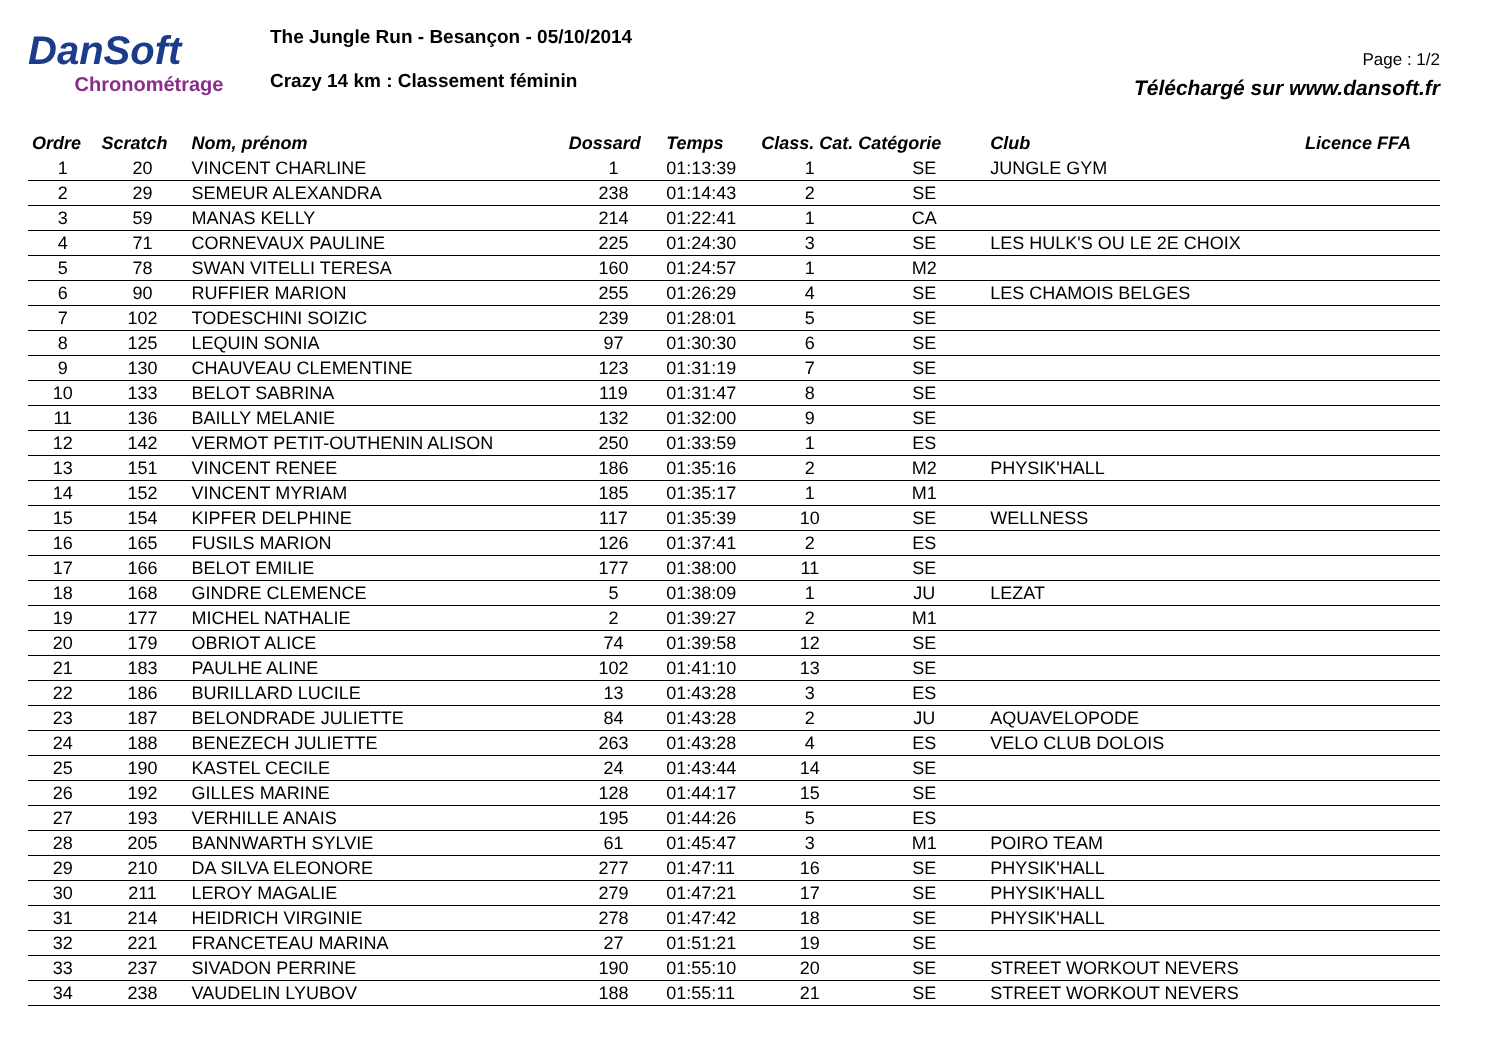DanSoft
Chronométrage
The Jungle Run - Besançon - 05/10/2014
Crazy 14 km : Classement féminin
Page : 1/2
Téléchargé sur www.dansoft.fr
| Ordre | Scratch | Nom, prénom | Dossard | Temps | Class. Cat. Catégorie | | Club | Licence FFA |
| --- | --- | --- | --- | --- | --- | --- | --- | --- |
| 1 | 20 | VINCENT CHARLINE | 1 | 01:13:39 | 1 | SE | JUNGLE GYM | |
| 2 | 29 | SEMEUR ALEXANDRA | 238 | 01:14:43 | 2 | SE | | |
| 3 | 59 | MANAS KELLY | 214 | 01:22:41 | 1 | CA | | |
| 4 | 71 | CORNEVAUX PAULINE | 225 | 01:24:30 | 3 | SE | LES HULK'S OU LE 2E CHOIX | |
| 5 | 78 | SWAN VITELLI TERESA | 160 | 01:24:57 | 1 | M2 | | |
| 6 | 90 | RUFFIER MARION | 255 | 01:26:29 | 4 | SE | LES CHAMOIS BELGES | |
| 7 | 102 | TODESCHINI SOIZIC | 239 | 01:28:01 | 5 | SE | | |
| 8 | 125 | LEQUIN SONIA | 97 | 01:30:30 | 6 | SE | | |
| 9 | 130 | CHAUVEAU CLEMENTINE | 123 | 01:31:19 | 7 | SE | | |
| 10 | 133 | BELOT SABRINA | 119 | 01:31:47 | 8 | SE | | |
| 11 | 136 | BAILLY MELANIE | 132 | 01:32:00 | 9 | SE | | |
| 12 | 142 | VERMOT PETIT-OUTHENIN ALISON | 250 | 01:33:59 | 1 | ES | | |
| 13 | 151 | VINCENT RENEE | 186 | 01:35:16 | 2 | M2 | PHYSIK'HALL | |
| 14 | 152 | VINCENT MYRIAM | 185 | 01:35:17 | 1 | M1 | | |
| 15 | 154 | KIPFER DELPHINE | 117 | 01:35:39 | 10 | SE | WELLNESS | |
| 16 | 165 | FUSILS MARION | 126 | 01:37:41 | 2 | ES | | |
| 17 | 166 | BELOT EMILIE | 177 | 01:38:00 | 11 | SE | | |
| 18 | 168 | GINDRE CLEMENCE | 5 | 01:38:09 | 1 | JU | LEZAT | |
| 19 | 177 | MICHEL NATHALIE | 2 | 01:39:27 | 2 | M1 | | |
| 20 | 179 | OBRIOT ALICE | 74 | 01:39:58 | 12 | SE | | |
| 21 | 183 | PAULHE ALINE | 102 | 01:41:10 | 13 | SE | | |
| 22 | 186 | BURILLARD LUCILE | 13 | 01:43:28 | 3 | ES | | |
| 23 | 187 | BELONDRADE JULIETTE | 84 | 01:43:28 | 2 | JU | AQUAVELOPODE | |
| 24 | 188 | BENEZECH JULIETTE | 263 | 01:43:28 | 4 | ES | VELO CLUB DOLOIS | |
| 25 | 190 | KASTEL CECILE | 24 | 01:43:44 | 14 | SE | | |
| 26 | 192 | GILLES MARINE | 128 | 01:44:17 | 15 | SE | | |
| 27 | 193 | VERHILLE ANAIS | 195 | 01:44:26 | 5 | ES | | |
| 28 | 205 | BANNWARTH SYLVIE | 61 | 01:45:47 | 3 | M1 | POIRO TEAM | |
| 29 | 210 | DA SILVA ELEONORE | 277 | 01:47:11 | 16 | SE | PHYSIK'HALL | |
| 30 | 211 | LEROY MAGALIE | 279 | 01:47:21 | 17 | SE | PHYSIK'HALL | |
| 31 | 214 | HEIDRICH VIRGINIE | 278 | 01:47:42 | 18 | SE | PHYSIK'HALL | |
| 32 | 221 | FRANCETEAU MARINA | 27 | 01:51:21 | 19 | SE | | |
| 33 | 237 | SIVADON PERRINE | 190 | 01:55:10 | 20 | SE | STREET WORKOUT NEVERS | |
| 34 | 238 | VAUDELIN LYUBOV | 188 | 01:55:11 | 21 | SE | STREET WORKOUT NEVERS | |